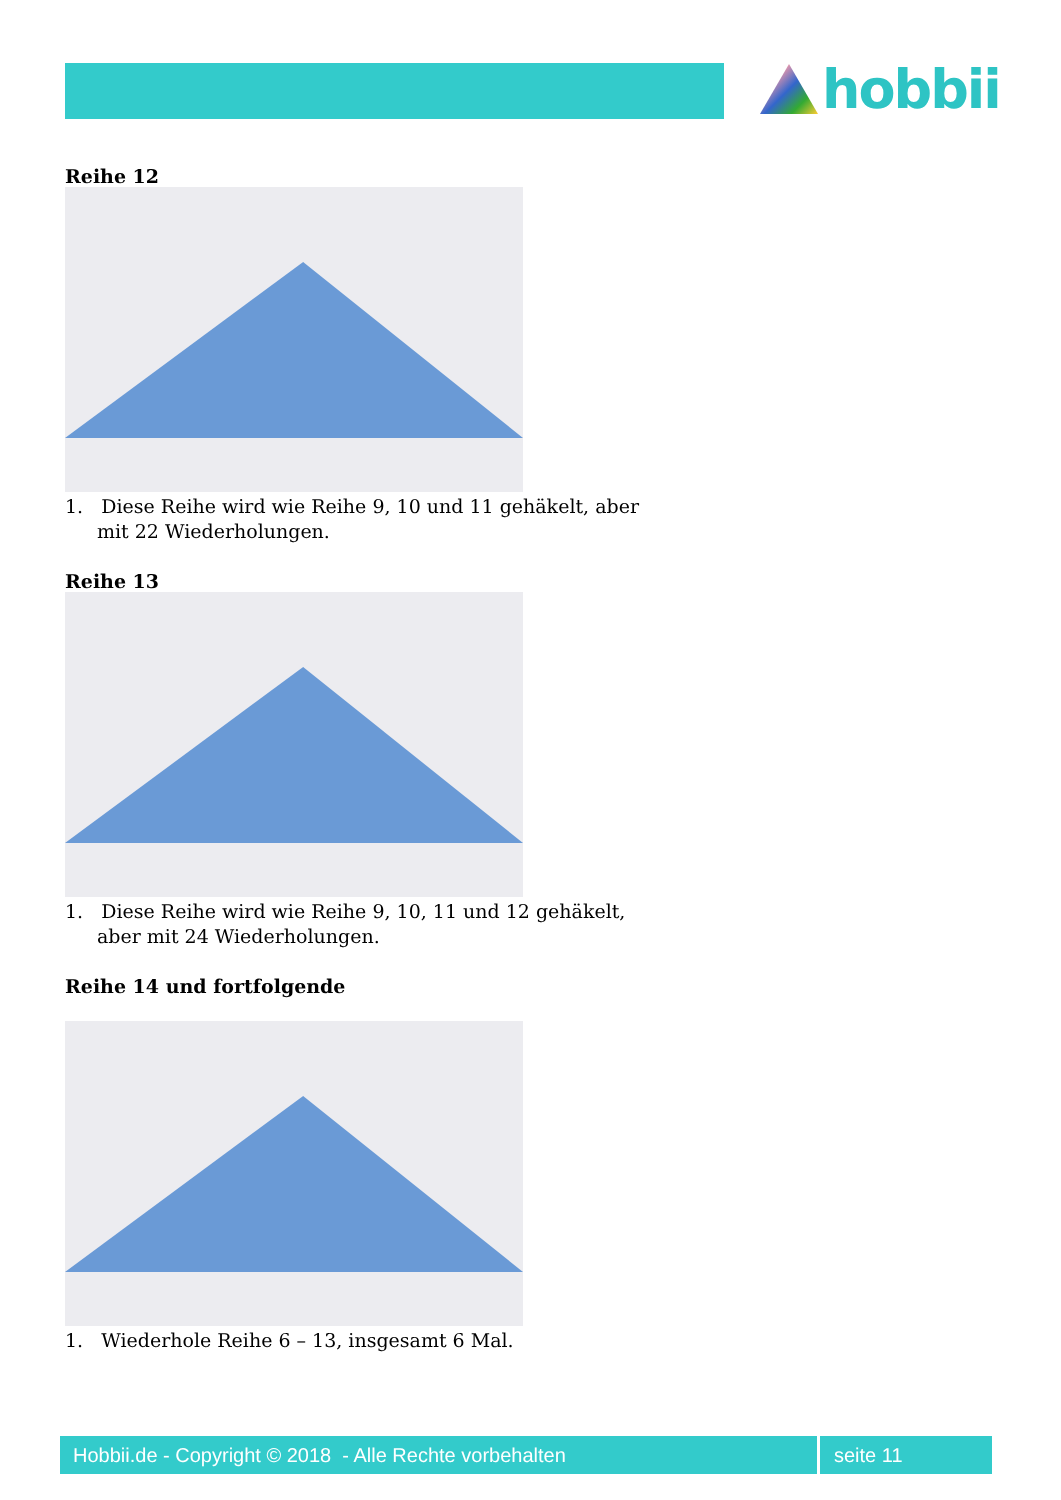hobbii
Reihe 12
1. Diese Reihe wird wie Reihe 9, 10 und 11 gehäkelt, aber mit 22 Wiederholungen.
Reihe 13
1. Diese Reihe wird wie Reihe 9, 10, 11 und 12 gehäkelt, aber mit 24 Wiederholungen.
Reihe 14 und fortfolgende
1. Wiederhole Reihe 6 – 13, insgesamt 6 Mal.
Hobbii.de - Copyright © 2018 - Alle Rechte vorbehalten seite 11